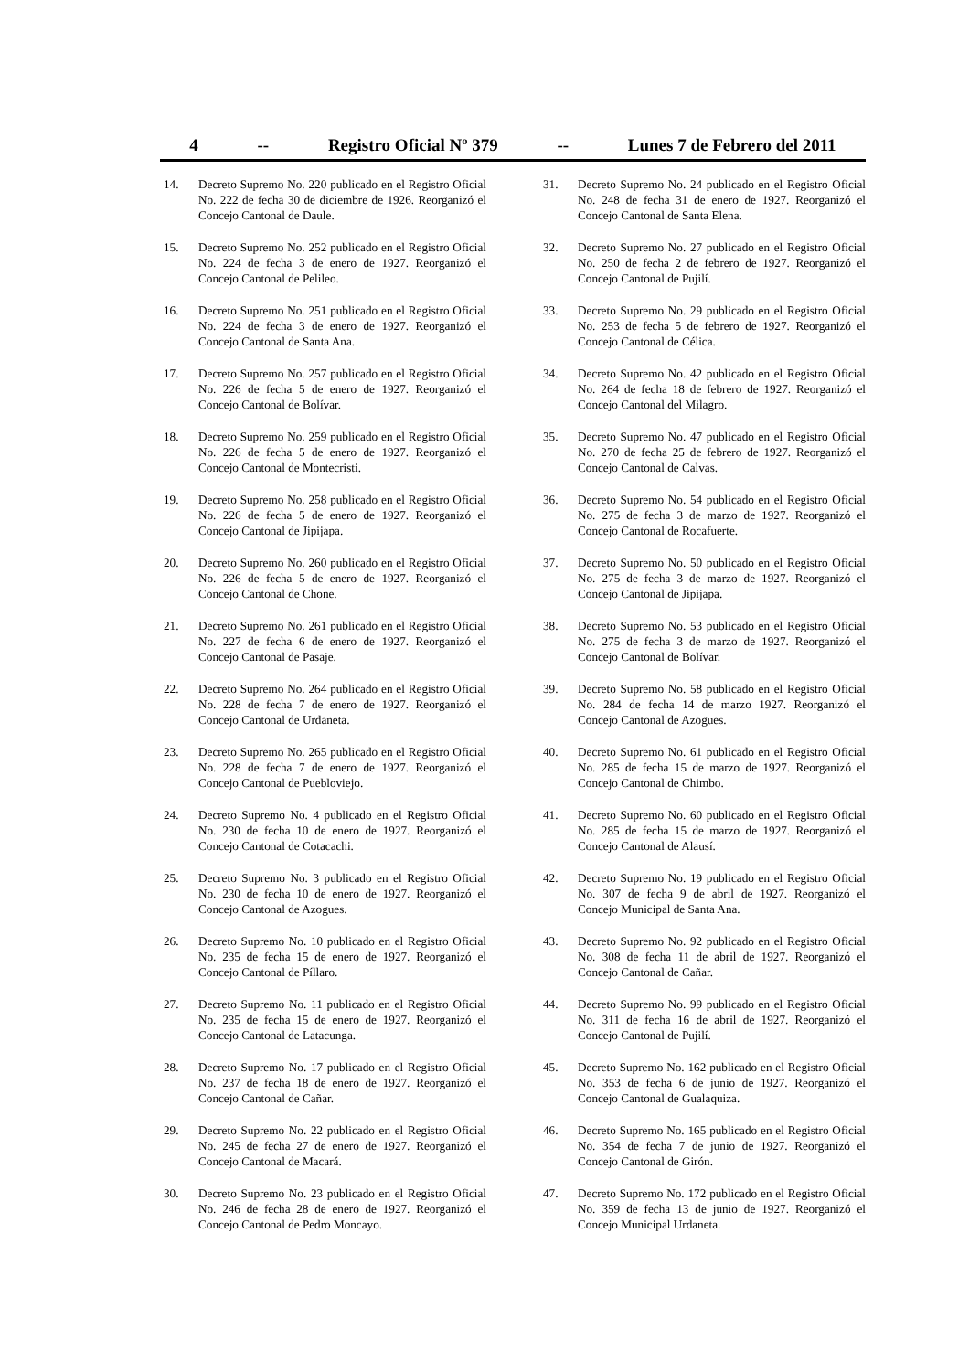4 -- Registro Oficial Nº 379 -- Lunes 7 de Febrero del 2011
14. Decreto Supremo No. 220 publicado en el Registro Oficial No. 222 de fecha 30 de diciembre de 1926. Reorganizó el Concejo Cantonal de Daule.
15. Decreto Supremo No. 252 publicado en el Registro Oficial No. 224 de fecha 3 de enero de 1927. Reorganizó el Concejo Cantonal de Pelileo.
16. Decreto Supremo No. 251 publicado en el Registro Oficial No. 224 de fecha 3 de enero de 1927. Reorganizó el Concejo Cantonal de Santa Ana.
17. Decreto Supremo No. 257 publicado en el Registro Oficial No. 226 de fecha 5 de enero de 1927. Reorganizó el Concejo Cantonal de Bolívar.
18. Decreto Supremo No. 259 publicado en el Registro Oficial No. 226 de fecha 5 de enero de 1927. Reorganizó el Concejo Cantonal de Montecristi.
19. Decreto Supremo No. 258 publicado en el Registro Oficial No. 226 de fecha 5 de enero de 1927. Reorganizó el Concejo Cantonal de Jipijapa.
20. Decreto Supremo No. 260 publicado en el Registro Oficial No. 226 de fecha 5 de enero de 1927. Reorganizó el Concejo Cantonal de Chone.
21. Decreto Supremo No. 261 publicado en el Registro Oficial No. 227 de fecha 6 de enero de 1927. Reorganizó el Concejo Cantonal de Pasaje.
22. Decreto Supremo No. 264 publicado en el Registro Oficial No. 228 de fecha 7 de enero de 1927. Reorganizó el Concejo Cantonal de Urdaneta.
23. Decreto Supremo No. 265 publicado en el Registro Oficial No. 228 de fecha 7 de enero de 1927. Reorganizó el Concejo Cantonal de Puebloviejo.
24. Decreto Supremo No. 4 publicado en el Registro Oficial No. 230 de fecha 10 de enero de 1927. Reorganizó el Concejo Cantonal de Cotacachi.
25. Decreto Supremo No. 3 publicado en el Registro Oficial No. 230 de fecha 10 de enero de 1927. Reorganizó el Concejo Cantonal de Azogues.
26. Decreto Supremo No. 10 publicado en el Registro Oficial No. 235 de fecha 15 de enero de 1927. Reorganizó el Concejo Cantonal de Píllaro.
27. Decreto Supremo No. 11 publicado en el Registro Oficial No. 235 de fecha 15 de enero de 1927. Reorganizó el Concejo Cantonal de Latacunga.
28. Decreto Supremo No. 17 publicado en el Registro Oficial No. 237 de fecha 18 de enero de 1927. Reorganizó el Concejo Cantonal de Cañar.
29. Decreto Supremo No. 22 publicado en el Registro Oficial No. 245 de fecha 27 de enero de 1927. Reorganizó el Concejo Cantonal de Macará.
30. Decreto Supremo No. 23 publicado en el Registro Oficial No. 246 de fecha 28 de enero de 1927. Reorganizó el Concejo Cantonal de Pedro Moncayo.
31. Decreto Supremo No. 24 publicado en el Registro Oficial No. 248 de fecha 31 de enero de 1927. Reorganizó el Concejo Cantonal de Santa Elena.
32. Decreto Supremo No. 27 publicado en el Registro Oficial No. 250 de fecha 2 de febrero de 1927. Reorganizó el Concejo Cantonal de Pujilí.
33. Decreto Supremo No. 29 publicado en el Registro Oficial No. 253 de fecha 5 de febrero de 1927. Reorganizó el Concejo Cantonal de Célica.
34. Decreto Supremo No. 42 publicado en el Registro Oficial No. 264 de fecha 18 de febrero de 1927. Reorganizó el Concejo Cantonal del Milagro.
35. Decreto Supremo No. 47 publicado en el Registro Oficial No. 270 de fecha 25 de febrero de 1927. Reorganizó el Concejo Cantonal de Calvas.
36. Decreto Supremo No. 54 publicado en el Registro Oficial No. 275 de fecha 3 de marzo de 1927. Reorganizó el Concejo Cantonal de Rocafuerte.
37. Decreto Supremo No. 50 publicado en el Registro Oficial No. 275 de fecha 3 de marzo de 1927. Reorganizó el Concejo Cantonal de Jipijapa.
38. Decreto Supremo No. 53 publicado en el Registro Oficial No. 275 de fecha 3 de marzo de 1927. Reorganizó el Concejo Cantonal de Bolívar.
39. Decreto Supremo No. 58 publicado en el Registro Oficial No. 284 de fecha 14 de marzo 1927. Reorganizó el Concejo Cantonal de Azogues.
40. Decreto Supremo No. 61 publicado en el Registro Oficial No. 285 de fecha 15 de marzo de 1927. Reorganizó el Concejo Cantonal de Chimbo.
41. Decreto Supremo No. 60 publicado en el Registro Oficial No. 285 de fecha 15 de marzo de 1927. Reorganizó el Concejo Cantonal de Alausí.
42. Decreto Supremo No. 19 publicado en el Registro Oficial No. 307 de fecha 9 de abril de 1927. Reorganizó el Concejo Municipal de Santa Ana.
43. Decreto Supremo No. 92 publicado en el Registro Oficial No. 308 de fecha 11 de abril de 1927. Reorganizó el Concejo Cantonal de Cañar.
44. Decreto Supremo No. 99 publicado en el Registro Oficial No. 311 de fecha 16 de abril de 1927. Reorganizó el Concejo Cantonal de Pujilí.
45. Decreto Supremo No. 162 publicado en el Registro Oficial No. 353 de fecha 6 de junio de 1927. Reorganizó el Concejo Cantonal de Gualaquiza.
46. Decreto Supremo No. 165 publicado en el Registro Oficial No. 354 de fecha 7 de junio de 1927. Reorganizó el Concejo Cantonal de Girón.
47. Decreto Supremo No. 172 publicado en el Registro Oficial No. 359 de fecha 13 de junio de 1927. Reorganizó el Concejo Municipal Urdaneta.